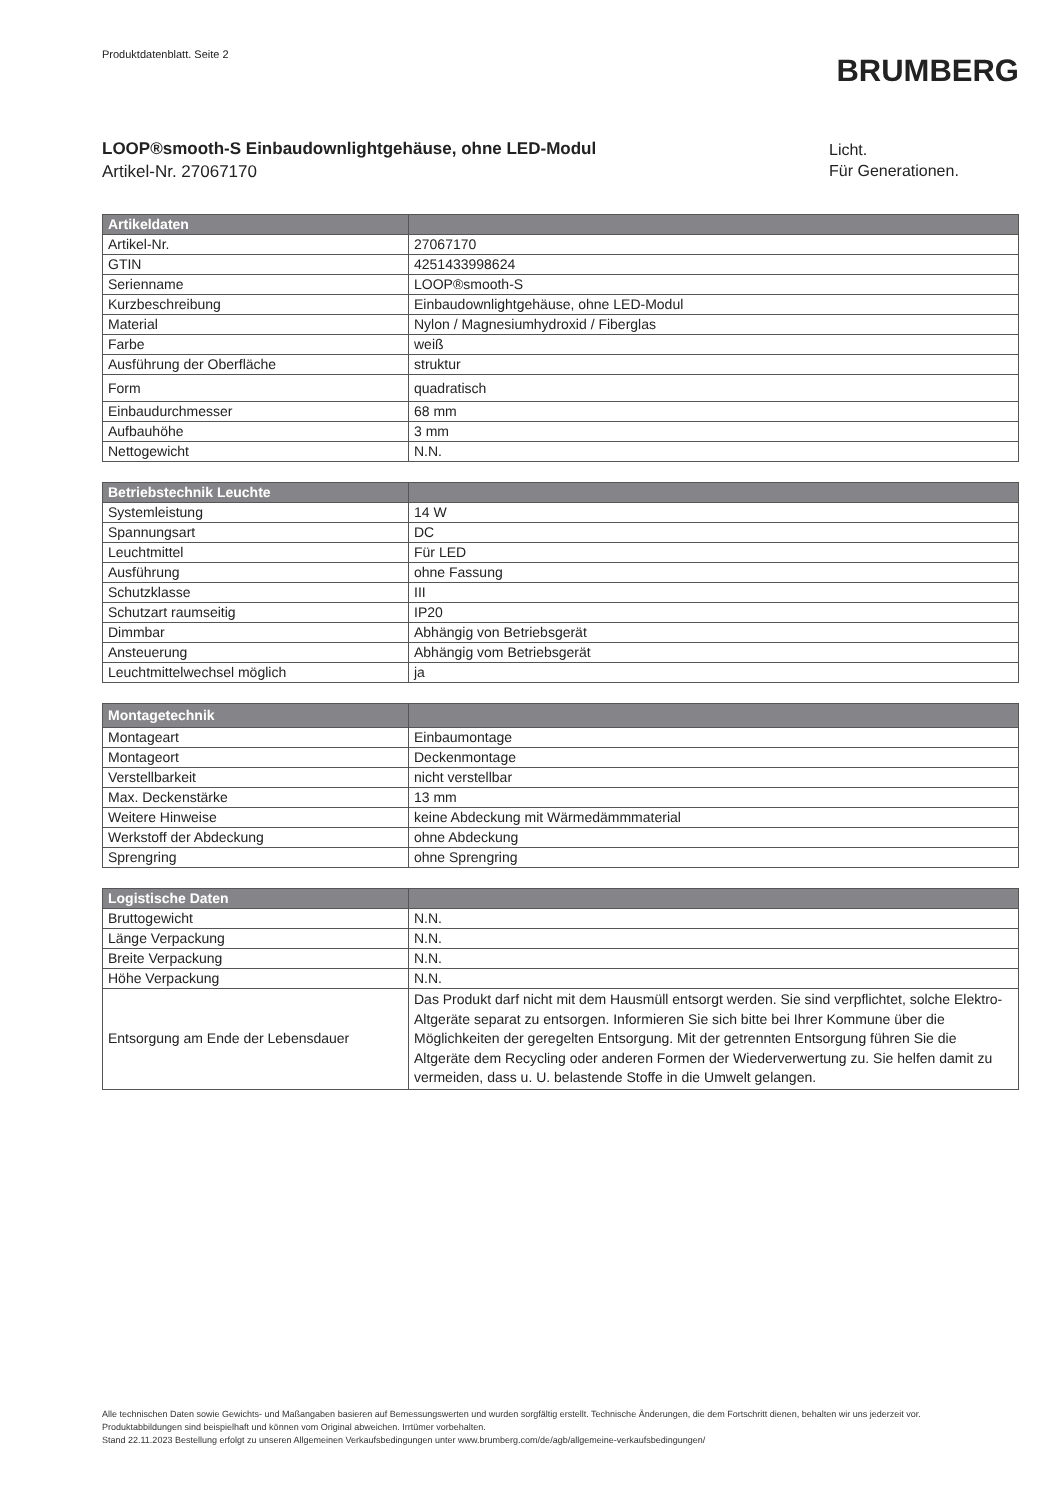Produktdatenblatt. Seite 2
BRUMBERG
LOOP®smooth-S Einbaudownlightgehäuse, ohne LED-Modul
Artikel-Nr. 27067170
Licht.
Für Generationen.
| Artikeldaten | |
| --- | --- |
| Artikel-Nr. | 27067170 |
| GTIN | 4251433998624 |
| Serienname | LOOP®smooth-S |
| Kurzbeschreibung | Einbaudownlightgehäuse, ohne LED-Modul |
| Material | Nylon / Magnesiumhydroxid / Fiberglas |
| Farbe | weiß |
| Ausführung der Oberfläche | struktur |
| Form | quadratisch |
| Einbaudurchmesser | 68 mm |
| Aufbauhöhe | 3 mm |
| Nettogewicht | N.N. |
| Betriebstechnik Leuchte | |
| --- | --- |
| Systemleistung | 14 W |
| Spannungsart | DC |
| Leuchtmittel | Für LED |
| Ausführung | ohne Fassung |
| Schutzklasse | III |
| Schutzart raumseitig | IP20 |
| Dimmbar | Abhängig von Betriebsgerät |
| Ansteuerung | Abhängig vom Betriebsgerät |
| Leuchtmittelwechsel möglich | ja |
| Montagetechnik | |
| --- | --- |
| Montageart | Einbaumontage |
| Montageort | Deckenmontage |
| Verstellbarkeit | nicht verstellbar |
| Max. Deckenstärke | 13 mm |
| Weitere Hinweise | keine Abdeckung mit Wärmedämmmaterial |
| Werkstoff der Abdeckung | ohne Abdeckung |
| Sprengring | ohne Sprengring |
| Logistische Daten | |
| --- | --- |
| Bruttogewicht | N.N. |
| Länge Verpackung | N.N. |
| Breite Verpackung | N.N. |
| Höhe Verpackung | N.N. |
| Entsorgung am Ende der Lebensdauer | Das Produkt darf nicht mit dem Hausmüll entsorgt werden. Sie sind verpflichtet, solche Elektro-Altgeräte separat zu entsorgen. Informieren Sie sich bitte bei Ihrer Kommune über die Möglichkeiten der geregelten Entsorgung. Mit der getrennten Entsorgung führen Sie die Altgeräte dem Recycling oder anderen Formen der Wiederverwertung zu. Sie helfen damit zu vermeiden, dass u. U. belastende Stoffe in die Umwelt gelangen. |
Alle technischen Daten sowie Gewichts- und Maßangaben basieren auf Bemessungswerten und wurden sorgfältig erstellt. Technische Änderungen, die dem Fortschritt dienen, behalten wir uns jederzeit vor. Produktabbildungen sind beispielhaft und können vom Original abweichen. Irrtümer vorbehalten.
Stand 22.11.2023 Bestellung erfolgt zu unseren Allgemeinen Verkaufsbedingungen unter www.brumberg.com/de/agb/allgemeine-verkaufsbedingungen/